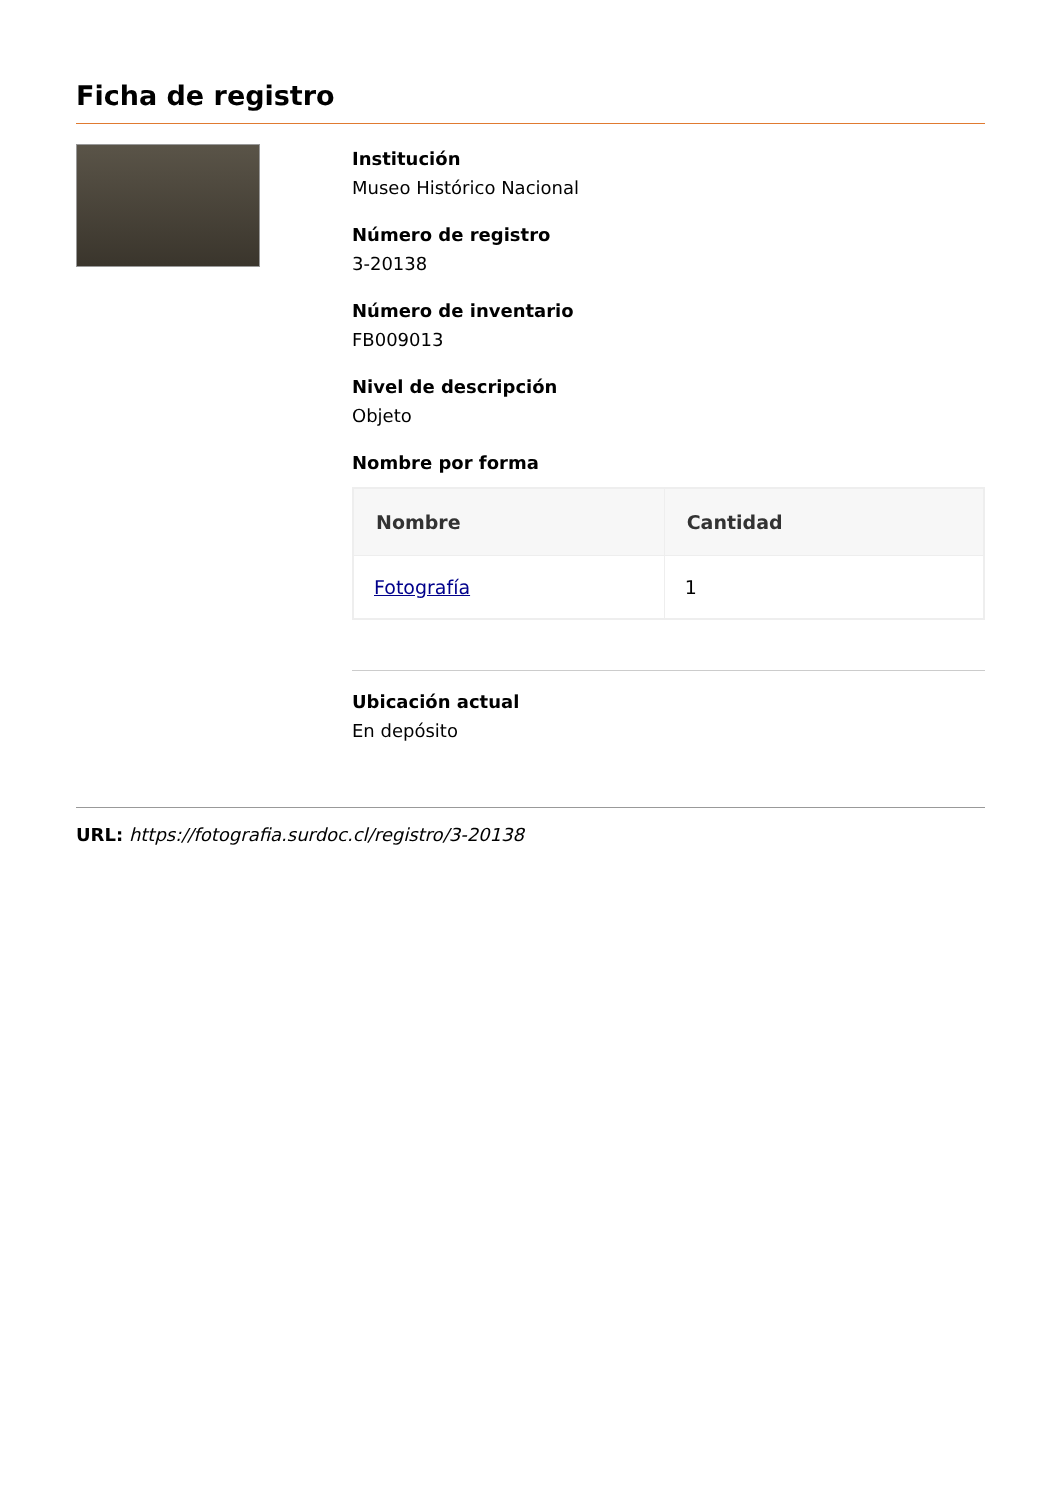Ficha de registro
Institución
Museo Histórico Nacional
Número de registro
3-20138
Número de inventario
FB009013
Nivel de descripción
Objeto
Nombre por forma
| Nombre | Cantidad |
| --- | --- |
| Fotografía | 1 |
Ubicación actual
En depósito
URL: https://fotografia.surdoc.cl/registro/3-20138